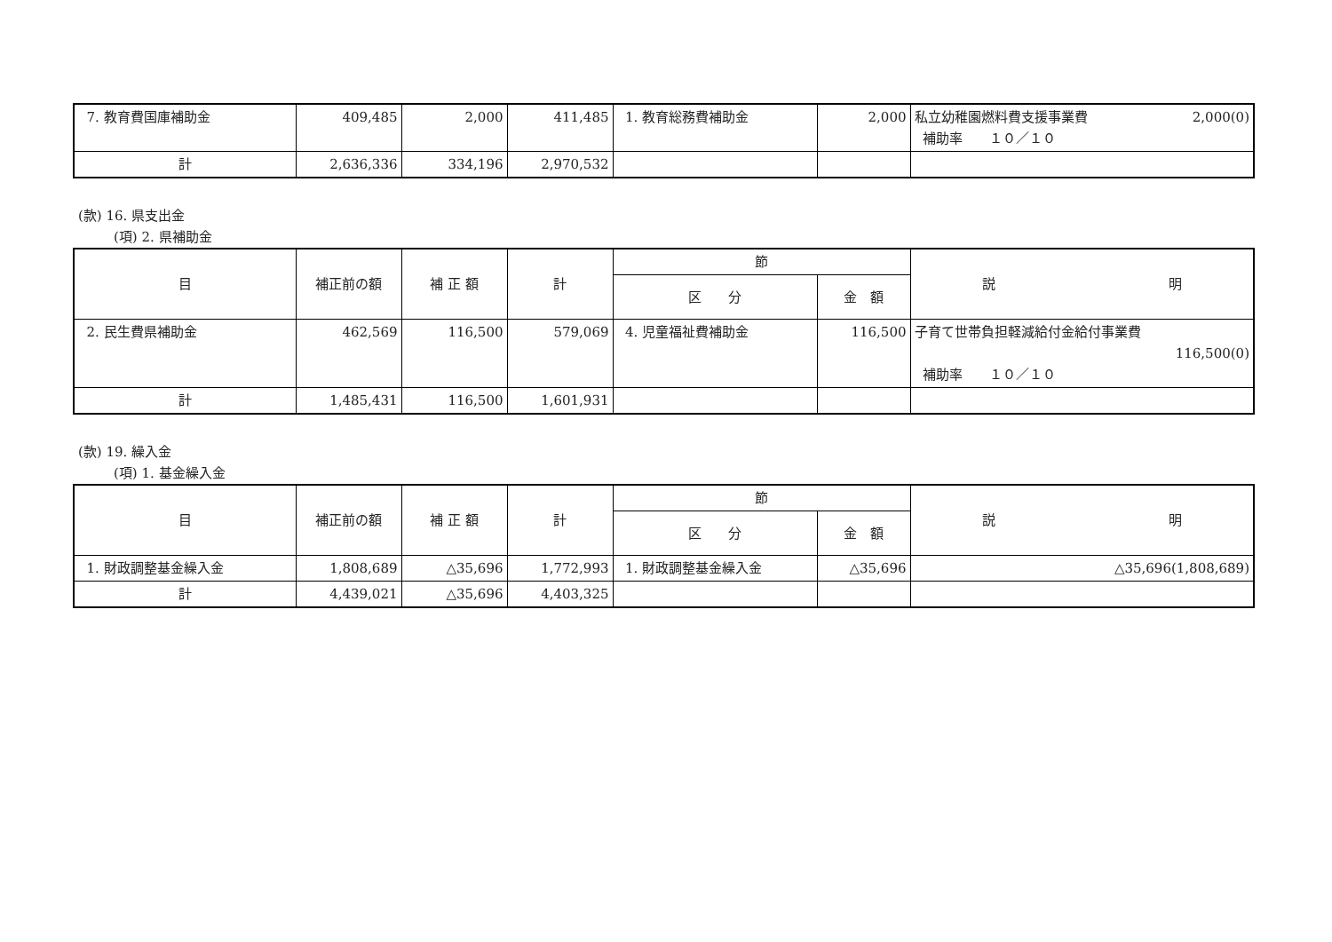| 7. 教育費国庫補助金 | 409,485 | 2,000 | 411,485 | 1. 教育総務費補助金 | 2,000 | 私立幼稚園燃料費支援事業費 2,000(0) 補助率 １０／１０ |
| 計 | 2,636,336 | 334,196 | 2,970,532 | | | |
(款) 16. 県支出金
(項) 2. 県補助金
| 目 | 補正前の額 | 補 正 額 | 計 | 節 | | 説 明 |
| --- | --- | --- | --- | --- | --- | --- |
| | | | | 区 分 | 金 額 | |
| 2. 民生費県補助金 | 462,569 | 116,500 | 579,069 | 4. 児童福祉費補助金 | 116,500 | 子育て世帯負担軽減給付金給付事業費 116,500(0) 補助率 １０／１０ |
| 計 | 1,485,431 | 116,500 | 1,601,931 | | | |
(款) 19. 繰入金
(項) 1. 基金繰入金
| 目 | 補正前の額 | 補 正 額 | 計 | 節 | | 説 明 |
| --- | --- | --- | --- | --- | --- | --- |
| | | | | 区 分 | 金 額 | |
| 1. 財政調整基金繰入金 | 1,808,689 | △35,696 | 1,772,993 | 1. 財政調整基金繰入金 | △35,696 | △35,696(1,808,689) |
| 計 | 4,439,021 | △35,696 | 4,403,325 | | | |